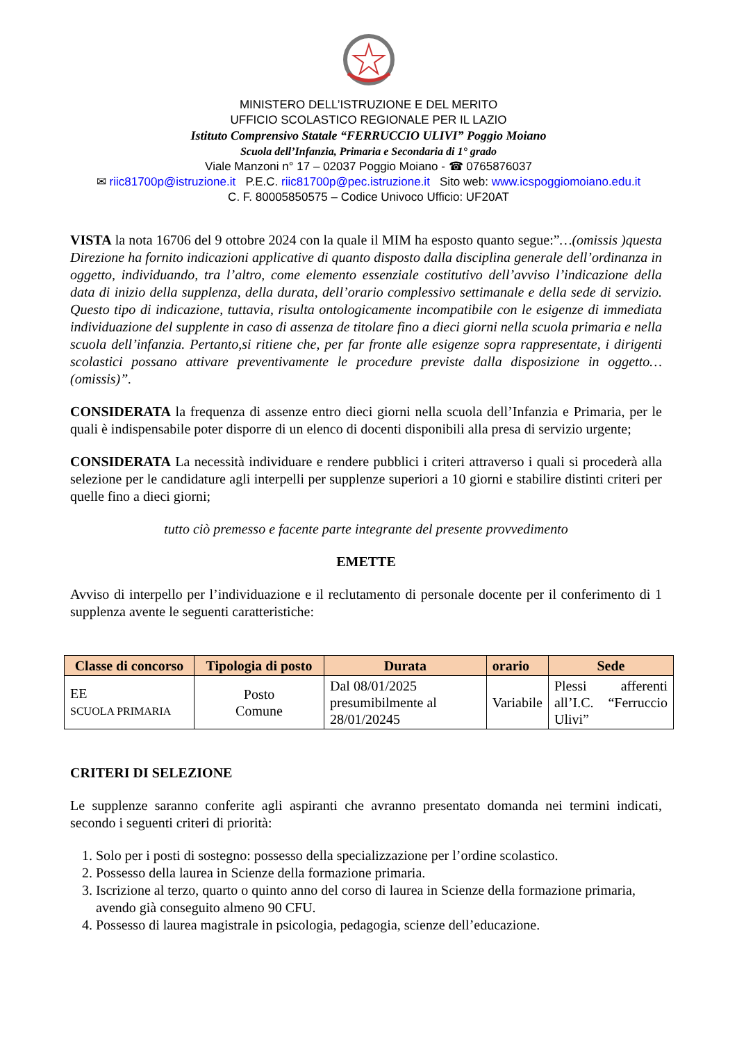MINISTERO DELL’ISTRUZIONE E DEL MERITO
UFFICIO SCOLASTICO REGIONALE PER IL LAZIO
Istituto Comprensivo Statale “FERRUCCIO ULIVI” Poggio Moiano
Scuola dell’Infanzia, Primaria e Secondaria di 1° grado
Viale Manzoni n° 17 – 02037 Poggio Moiano - ☎ 0765876037
✉ riic81700p@istruzione.it P.E.C. riic81700p@pec.istruzione.it Sito web: www.icspoggiomoiano.edu.it
C. F. 80005850575 – Codice Univoco Ufficio: UF20AT
VISTA la nota 16706 del 9 ottobre 2024 con la quale il MIM ha esposto quanto segue:”…(omissis )questa Direzione ha fornito indicazioni applicative di quanto disposto dalla disciplina generale dell’ordinanza in oggetto, individuando, tra l’altro, come elemento essenziale costitutivo dell’avviso l’indicazione della data di inizio della supplenza, della durata, dell’orario complessivo settimanale e della sede di servizio. Questo tipo di indicazione, tuttavia, risulta ontologicamente incompatibile con le esigenze di immediata individuazione del supplente in caso di assenza de titolare fino a dieci giorni nella scuola primaria e nella scuola dell’infanzia. Pertanto,si ritiene che, per far fronte alle esigenze sopra rappresentate, i dirigenti scolastici possano attivare preventivamente le procedure previste dalla disposizione in oggetto…(omissis)”.
CONSIDERATA la frequenza di assenze entro dieci giorni nella scuola dell’Infanzia e Primaria, per le quali è indispensabile poter disporre di un elenco di docenti disponibili alla presa di servizio urgente;
CONSIDERATA La necessità individuare e rendere pubblici i criteri attraverso i quali si procederà alla selezione per le candidature agli interpelli per supplenze superiori a 10 giorni e stabilire distinti criteri per quelle fino a dieci giorni;
tutto ciò premesso e facente parte integrante del presente provvedimento
EMETTE
Avviso di interpello per l’individuazione e il reclutamento di personale docente per il conferimento di 1 supplenza avente le seguenti caratteristiche:
| Classe di concorso | Tipologia di posto | Durata | orario | Sede |
| --- | --- | --- | --- | --- |
| EE SCUOLA PRIMARIA | Posto Comune | Dal 08/01/2025 presumibilmente al 28/01/20245 | Variabile | Plessi afferenti all’I.C. “Ferruccio Ulivi” |
CRITERI DI SELEZIONE
Le supplenze saranno conferite agli aspiranti che avranno presentato domanda nei termini indicati, secondo i seguenti criteri di priorità:
1. Solo per i posti di sostegno: possesso della specializzazione per l’ordine scolastico.
2. Possesso della laurea in Scienze della formazione primaria.
3. Iscrizione al terzo, quarto o quinto anno del corso di laurea in Scienze della formazione primaria, avendo già conseguito almeno 90 CFU.
4. Possesso di laurea magistrale in psicologia, pedagogia, scienze dell’educazione.